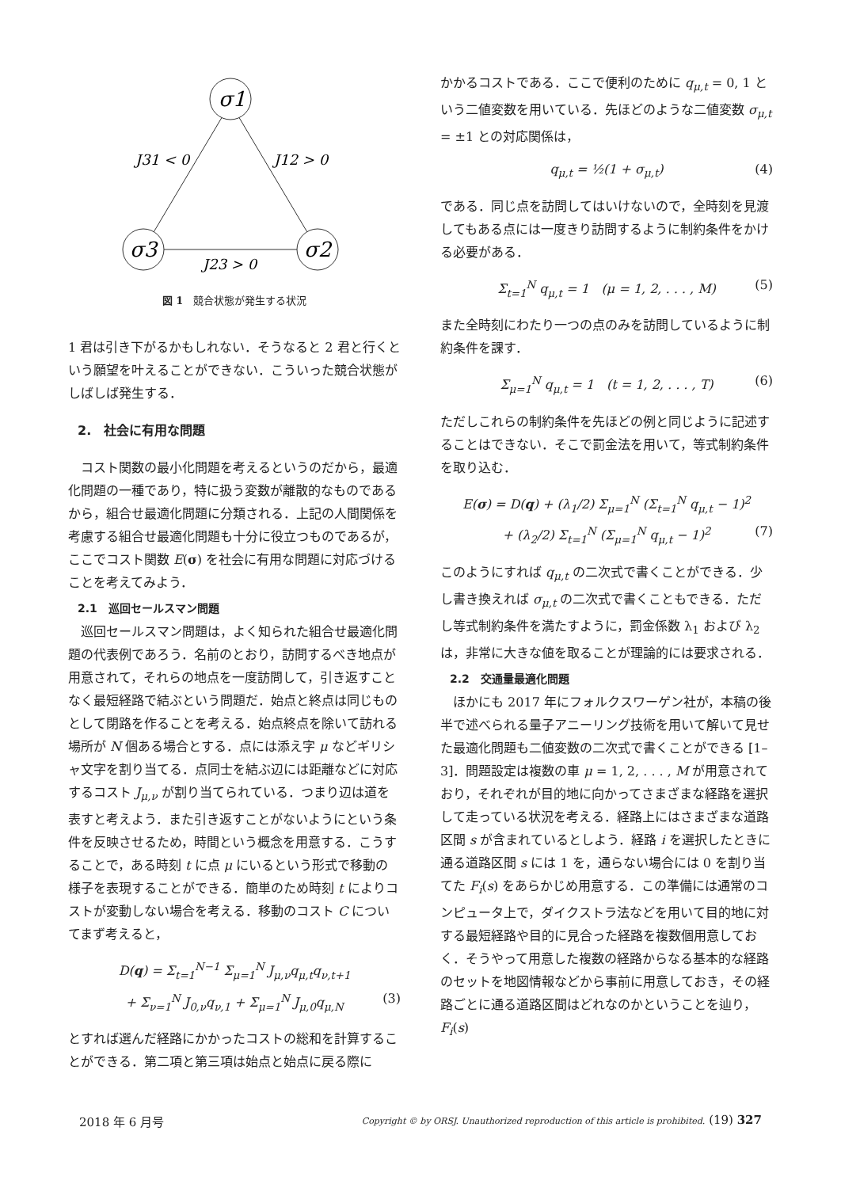σ1
σ3
σ2
J31 < 0
J12 > 0
J23 > 0
図 1　競合状態が発生する状況
1 君は引き下がるかもしれない．そうなると 2 君と行くという願望を叶えることができない．こういった競合状態がしばしば発生する．
2.　社会に有用な問題
コスト関数の最小化問題を考えるというのだから，最適化問題の一種であり，特に扱う変数が離散的なものであるから，組合せ最適化問題に分類される．上記の人間関係を考慮する組合せ最適化問題も十分に役立つものであるが，ここでコスト関数 E(σ) を社会に有用な問題に対応づけることを考えてみよう．
2.1　巡回セールスマン問題
巡回セールスマン問題は，よく知られた組合せ最適化問題の代表例であろう．名前のとおり，訪問するべき地点が用意されて，それらの地点を一度訪問して，引き返すことなく最短経路で結ぶという問題だ．始点と終点は同じものとして閉路を作ることを考える．始点終点を除いて訪れる場所が N 個ある場合とする．点には添え字 μ などギリシャ文字を割り当てる．点同士を結ぶ辺には距離などに対応するコスト J<sub>μ,ν</sub> が割り当てられている．つまり辺は道を表すと考えよう．また引き返すことがないようにという条件を反映させるため，時間という概念を用意する．こうすることで，ある時刻 t に点 μ にいるという形式で移動の様子を表現することができる．簡単のため時刻 t によりコストが変動しない場合を考える．移動のコスト C についてまず考えると，
D(q) = Σ<sub>t=1</sub><sup>N−1</sup> Σ<sub>μ=1</sub><sup>N</sup> J<sub>μ,ν</sub>q<sub>μ,t</sub>q<sub>ν,t+1</sub>
+ Σ<sub>ν=1</sub><sup>N</sup> J<sub>0,ν</sub>q<sub>ν,1</sub> + Σ<sub>μ=1</sub><sup>N</sup> J<sub>μ,0</sub>q<sub>μ,N</sub> (3)
とすれば選んだ経路にかかったコストの総和を計算することができる．第二項と第三項は始点と始点に戻る際に
かかるコストである．ここで便利のために q<sub>μ,t</sub> = 0, 1 という二値変数を用いている．先ほどのような二値変数 σ<sub>μ,t</sub> = ±1 との対応関係は，
q<sub>μ,t</sub> = ½(1 + σ<sub>μ,t</sub>) (4)
である．同じ点を訪問してはいけないので，全時刻を見渡してもある点には一度きり訪問するように制約条件をかける必要がある．
Σ<sub>t=1</sub><sup>N</sup> q<sub>μ,t</sub> = 1　(μ = 1, 2, . . . , M) (5)
また全時刻にわたり一つの点のみを訪問しているように制約条件を課す．
Σ<sub>μ=1</sub><sup>N</sup> q<sub>μ,t</sub> = 1　(t = 1, 2, . . . , T) (6)
ただしこれらの制約条件を先ほどの例と同じように記述することはできない．そこで罰金法を用いて，等式制約条件を取り込む．
E(σ) = D(q) + (λ<sub>1</sub>/2) Σ<sub>μ=1</sub><sup>N</sup> (Σ<sub>t=1</sub><sup>N</sup> q<sub>μ,t</sub> − 1)<sup>2</sup>
+ (λ<sub>2</sub>/2) Σ<sub>t=1</sub><sup>N</sup> (Σ<sub>μ=1</sub><sup>N</sup> q<sub>μ,t</sub> − 1)<sup>2</sup> (7)
このようにすれば q<sub>μ,t</sub> の二次式で書くことができる．少し書き換えれば σ<sub>μ,t</sub> の二次式で書くこともできる．ただし等式制約条件を満たすように，罰金係数 λ<sub>1</sub> および λ<sub>2</sub> は，非常に大きな値を取ることが理論的には要求される．
2.2　交通量最適化問題
ほかにも 2017 年にフォルクスワーゲン社が，本稿の後半で述べられる量子アニーリング技術を用いて解いて見せた最適化問題も二値変数の二次式で書くことができる [1–3]．問題設定は複数の車 μ = 1, 2, . . . , M が用意されており，それぞれが目的地に向かってさまざまな経路を選択して走っている状況を考える．経路上にはさまざまな道路区間 s が含まれているとしよう．経路 i を選択したときに通る道路区間 s には 1 を，通らない場合には 0 を割り当てた F<sub>i</sub>(s) をあらかじめ用意する．この準備には通常のコンピュータ上で，ダイクストラ法などを用いて目的地に対する最短経路や目的に見合った経路を複数個用意しておく．そうやって用意した複数の経路からなる基本的な経路のセットを地図情報などから事前に用意しておき，その経路ごとに通る道路区間はどれなのかということを辿り，F<sub>i</sub>(s)
2018 年 6 月号 Copyright © by ORSJ. Unauthorized reproduction of this article is prohibited. (19) 327